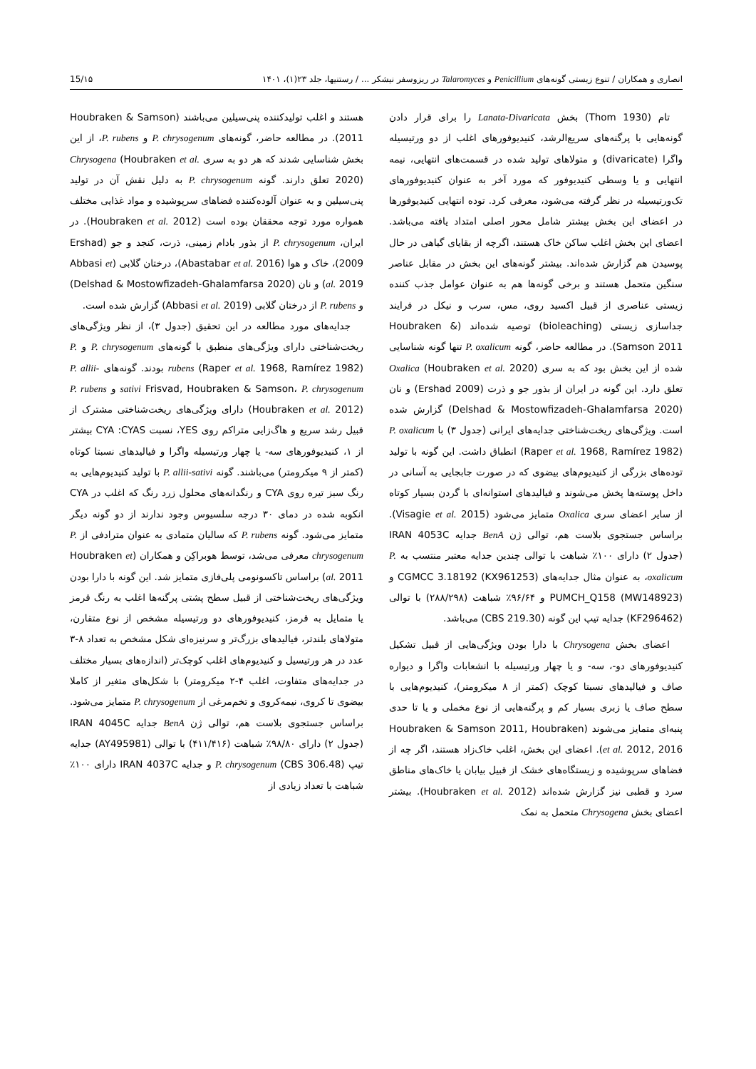انصاری و همکاران / تنوع زیستی گونه‌های Penicillium و Talaromyces در ریزوسفر نیشکر ... / رستنیها، جلد ۲۳(۱)، ۱۴۰۱ 15/۱۵
تام (Thom 1930) بخش Lanata-Divaricata را برای قرار دادن گونه‌هایی با پرگنه‌های سریع‌الرشد، کنیدیوفورهای اغلب از دو ورتیسیله واگرا (divaricate) و متولاهای تولید شده در قسمت‌های انتهایی، نیمه انتهایی و یا وسطی کنیدیوفور که مورد آخر به عنوان کنیدیوفورهای تک‌ورتیسیله در نظر گرفته می‌شود، معرفی کرد. توده انتهایی کنیدیوفورها در اعضای این بخش بیشتر شامل محور اصلی امتداد یافته می‌باشد. اعضای این بخش اغلب ساکن خاک هستند، اگرچه از بقایای گیاهی در حال پوسیدن هم گزارش شده‌اند. بیشتر گونه‌های این بخش در مقابل عناصر سنگین متحمل هستند و برخی گونه‌ها هم به عنوان عوامل جذب کننده زیستی عناصری از قبیل اکسید روی، مس، سرب و نیکل در فرایند جداسازی زیستی (bioleaching) توصیه شده‌اند (Houbraken & Samson 2011). در مطالعه حاضر، گونه P. oxalicum تنها گونه شناسایی شده از این بخش بود که به سری Oxalica (Houbraken et al. 2020) تعلق دارد. این گونه در ایران از بذور جو و ذرت (Ershad 2009) و نان (Delshad & Mostowfizadeh-Ghalamfarsa 2020) گزارش شده است. ویژگی‌های ریخت‌شناختی جدایه‌های ایرانی (جدول ۳) با P. oxalicum (Raper et al. 1968, Ramírez 1982) انطباق داشت. این گونه با تولید توده‌های بزرگی از کنیدیوم‌های بیضوی که در صورت جابجایی به آسانی در داخل پوسته‌ها پخش می‌شوند و فیالیدهای استوانه‌ای با گردن بسیار کوتاه از سایر اعضای سری Oxalica متمایز می‌شود (Visagie et al. 2015). براساس جستجوی بلاست هم، توالی ژن BenA جدایه IRAN 4053C (جدول ۲) دارای ۱۰۰٪ شباهت با توالی چندین جدایه معتبر منتسب به P. oxalicum، به عنوان مثال جدایه‌های CGMCC 3.18192 (KX961253) و PUMCH_Q158 (MW148923) و ۹۶/۶۴٪ شباهت (۲۸۸/۲۹۸) با توالی (KF296462) جدایه تیپ این گونه (CBS 219.30) می‌باشد.
اعضای بخش Chrysogena با دارا بودن ویژگی‌هایی از قبیل تشکیل کنیدیوفورهای دو-، سه- و یا چهار ورتیسیله با انشعابات واگرا و دیواره صاف و فیالیدهای نسبتا کوچک (کمتر از ۸ میکرومتر)، کنیدیوم‌هایی با سطح صاف یا زبری بسیار کم و پرگنه‌هایی از نوع مخملی و یا تا حدی پنبه‌ای متمایز می‌شوند (Houbraken & Samson 2011, Houbraken et al. 2012, 2016). اعضای این بخش، اغلب خاک‌زاد هستند، اگر چه از فضاهای سرپوشیده و زیستگاه‌های خشک از قبیل بیابان یا خاک‌های مناطق سرد و قطبی نیز گزارش شده‌اند (Houbraken et al. 2012). بیشتر اعضای بخش Chrysogena متحمل به نمک
هستند و اغلب تولیدکننده پنی‌سیلین می‌باشند (Houbraken & Samson 2011). در مطالعه حاضر، گونه‌های P. chrysogenum و P. rubens، از این بخش شناسایی شدند که هر دو به سری Chrysogena (Houbraken et al. 2020) تعلق دارند. گونه P. chrysogenum به دلیل نقش آن در تولید پنی‌سیلین و به عنوان آلوده‌کننده فضاهای سرپوشیده و مواد غذایی مختلف همواره مورد توجه محققان بوده است (Houbraken et al. 2012). در ایران، P. chrysogenum از بذور بادام زمینی، ذرت، کنجد و جو (Ershad 2009)، خاک و هوا (Abastabar et al. 2016)، درختان گلابی (Abbasi et al. 2019) و نان (Delshad & Mostowfizadeh-Ghalamfarsa 2020) و P. rubens از درختان گلابی (Abbasi et al. 2019) گزارش شده است.
جدایه‌های مورد مطالعه در این تحقیق (جدول ۳)، از نظر ویژگی‌های ریخت‌شناختی دارای ویژگی‌های منطبق با گونه‌های P. chrysogenum و P. rubens (Raper et al. 1968, Ramírez 1982) بودند. گونه‌های P. allii-sativi Frisvad, Houbraken & Samson، P. chrysogenum و P. rubens (Houbraken et al. 2012) دارای ویژگی‌های ریخت‌شناختی مشترک از قبیل رشد سریع و هاگ‌زایی متراکم روی YES، نسبت CYA :CYAS بیشتر از ۱، کنیدیوفورهای سه- یا چهار ورتیسیله واگرا و فیالیدهای نسبتا کوتاه (کمتر از ۹ میکرومتر) می‌باشند. گونه P. allii-sativi با تولید کنیدیوم‌هایی به رنگ سبز تیره روی CYA و رنگدانه‌های محلول زرد رنگ که اغلب در CYA انکوبه شده در دمای ۳۰ درجه سلسیوس وجود ندارند از دو گونه دیگر متمایز می‌شود. گونه P. rubens که سالیان متمادی به عنوان مترادفی از P. chrysogenum معرفی می‌شد، توسط هوبراکِن و همکاران (Houbraken et al. 2011) براساس تاکسونومی پلی‌فازی متمایز شد. این گونه با دارا بودن ویژگی‌های ریخت‌شناختی از قبیل سطح پشتی پرگنه‌ها اغلب به رنگ قرمز یا متمایل به قرمز، کنیدیوفورهای دو ورتیسیله مشخص از نوع متقارن، متولاهای بلندتر، فیالیدهای بزرگ‌تر و سرنیزه‌ای شکل مشخص به تعداد ۸-۳ عدد در هر ورتیسیل و کنیدیوم‌های اغلب کوچک‌تر (اندازه‌های بسیار مختلف در جدایه‌های متفاوت، اغلب ۴-۲ میکرومتر) با شکل‌های متغیر از کاملا بیضوی تا کروی، نیمه‌کروی و تخم‌مرغی از P. chrysogenum متمایز می‌شود. براساس جستجوی بلاست هم، توالی ژن BenA جدایه IRAN 4045C (جدول ۲) دارای ۹۸/۸۰٪ شباهت (۴۱۱/۴۱۶) با توالی (AY495981) جدایه تیپ P. chrysogenum (CBS 306.48) و جدایه IRAN 4037C دارای ۱۰۰٪ شباهت با تعداد زیادی از